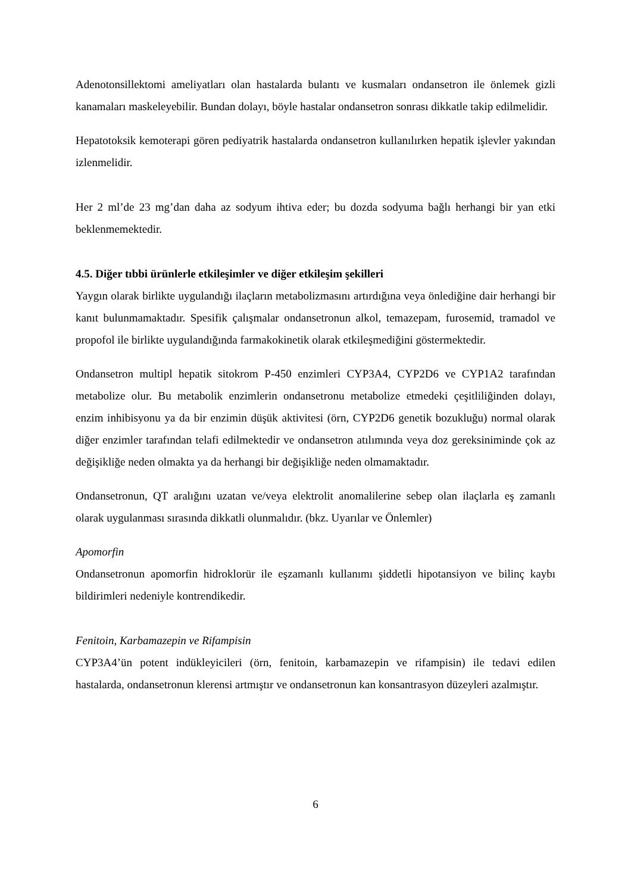Adenotonsillektomi ameliyatları olan hastalarda bulantı ve kusmaları ondansetron ile önlemek gizli kanamaları maskeleyebilir. Bundan dolayı, böyle hastalar ondansetron sonrası dikkatle takip edilmelidir.
Hepatotoksik kemoterapi gören pediyatrik hastalarda ondansetron kullanılırken hepatik işlevler yakından izlenmelidir.
Her 2 ml’de 23 mg’dan daha az sodyum ihtiva eder; bu dozda sodyuma bağlı herhangi bir yan etki beklenmemektedir.
4.5. Diğer tıbbi ürünlerle etkileşimler ve diğer etkileşim şekilleri
Yaygın olarak birlikte uygulandığı ilaçların metabolizmasını artırdığına veya önlediğine dair herhangi bir kanıt bulunmamaktadır. Spesifik çalışmalar ondansetronun alkol, temazepam, furosemid, tramadol ve propofol ile birlikte uygulandığında farmakokinetik olarak etkileşmediğini göstermektedir.
Ondansetron multipl hepatik sitokrom P-450 enzimleri CYP3A4, CYP2D6 ve CYP1A2 tarafından metabolize olur. Bu metabolik enzimlerin ondansetronu metabolize etmedeki çeşitliliğinden dolayı, enzim inhibisyonu ya da bir enzimin düşük aktivitesi (örn, CYP2D6 genetik bozukluğu) normal olarak diğer enzimler tarafından telafi edilmektedir ve ondansetron atılımında veya doz gereksiniminde çok az değişikliğe neden olmakta ya da herhangi bir değişikliğe neden olmamaktadır.
Ondansetronun, QT aralığını uzatan ve/veya elektrolit anomalilerine sebep olan ilaçlarla eş zamanlı olarak uygulanması sırasında dikkatli olunmalıdır. (bkz. Uyarılar ve Önlemler)
Apomorfin
Ondansetronun apomorfin hidroklorür ile eşzamanlı kullanımı şiddetli hipotansiyon ve bilinç kaybı bildirimleri nedeniyle kontrendikedir.
Fenitoin, Karbamazepin ve Rifampisin
CYP3A4’ün potent indükleyicileri (örn, fenitoin, karbamazepin ve rifampisin) ile tedavi edilen hastalarda, ondansetronun klerensi artmıştır ve ondansetronun kan konsantrasyon düzeyleri azalmıştır.
6